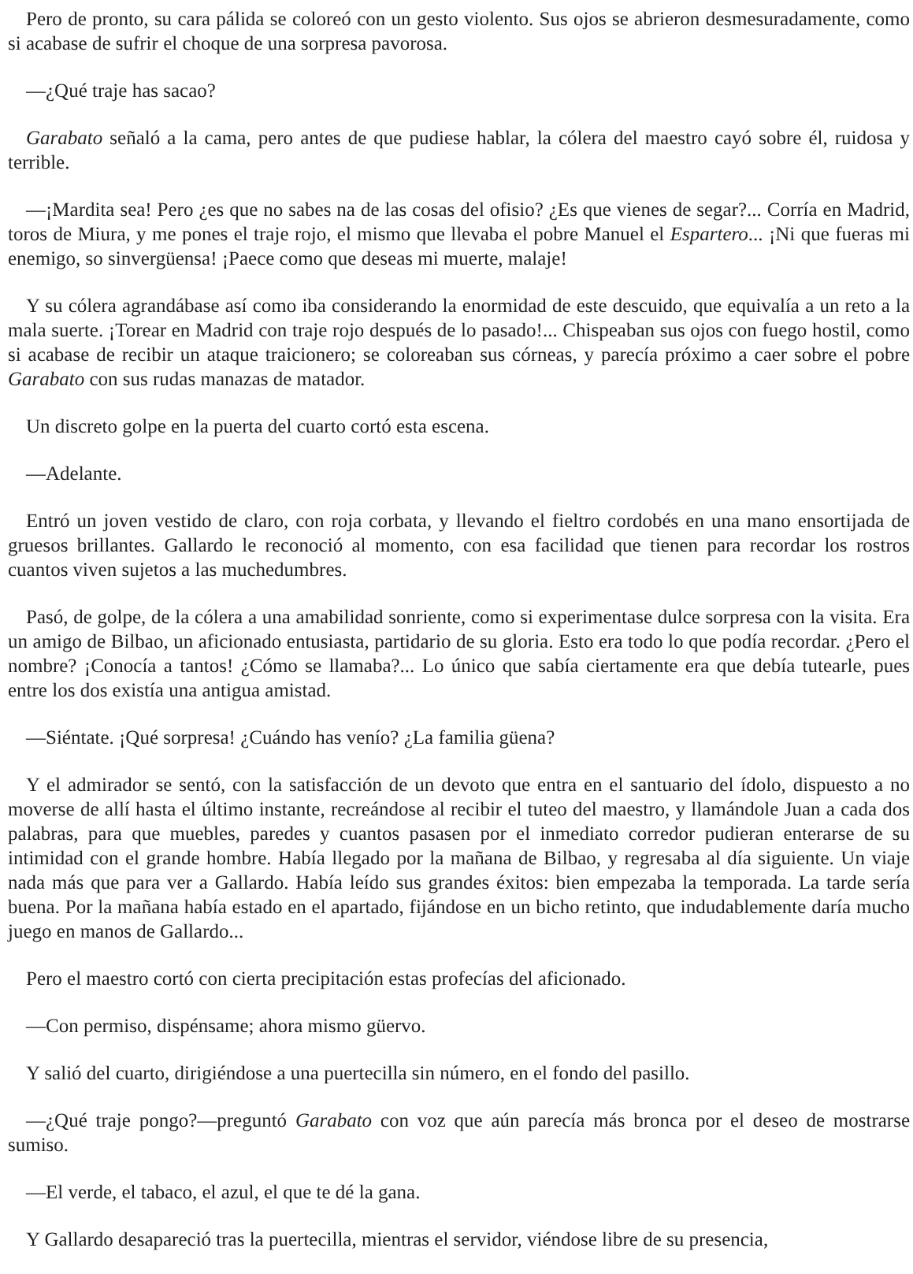Pero de pronto, su cara pálida se coloreó con un gesto violento. Sus ojos se abrieron desmesuradamente, como si acabase de sufrir el choque de una sorpresa pavorosa.
—¿Qué traje has sacao?
Garabato señaló a la cama, pero antes de que pudiese hablar, la cólera del maestro cayó sobre él, ruidosa y terrible.
—¡Mardita sea! Pero ¿es que no sabes na de las cosas del ofisio? ¿Es que vienes de segar?... Corría en Madrid, toros de Miura, y me pones el traje rojo, el mismo que llevaba el pobre Manuel el Espartero... ¡Ni que fueras mi enemigo, so sinvergüensa! ¡Paece como que deseas mi muerte, malaje!
Y su cólera agrandábase así como iba considerando la enormidad de este descuido, que equivalía a un reto a la mala suerte. ¡Torear en Madrid con traje rojo después de lo pasado!... Chispeaban sus ojos con fuego hostil, como si acabase de recibir un ataque traicionero; se coloreaban sus córneas, y parecía próximo a caer sobre el pobre Garabato con sus rudas manazas de matador.
Un discreto golpe en la puerta del cuarto cortó esta escena.
—Adelante.
Entró un joven vestido de claro, con roja corbata, y llevando el fieltro cordobés en una mano ensortijada de gruesos brillantes. Gallardo le reconoció al momento, con esa facilidad que tienen para recordar los rostros cuantos viven sujetos a las muchedumbres.
Pasó, de golpe, de la cólera a una amabilidad sonriente, como si experimentase dulce sorpresa con la visita. Era un amigo de Bilbao, un aficionado entusiasta, partidario de su gloria. Esto era todo lo que podía recordar. ¿Pero el nombre? ¡Conocía a tantos! ¿Cómo se llamaba?... Lo único que sabía ciertamente era que debía tutearle, pues entre los dos existía una antigua amistad.
—Siéntate. ¡Qué sorpresa! ¿Cuándo has venío? ¿La familia güena?
Y el admirador se sentó, con la satisfacción de un devoto que entra en el santuario del ídolo, dispuesto a no moverse de allí hasta el último instante, recreándose al recibir el tuteo del maestro, y llamándole Juan a cada dos palabras, para que muebles, paredes y cuantos pasasen por el inmediato corredor pudieran enterarse de su intimidad con el grande hombre. Había llegado por la mañana de Bilbao, y regresaba al día siguiente. Un viaje nada más que para ver a Gallardo. Había leído sus grandes éxitos: bien empezaba la temporada. La tarde sería buena. Por la mañana había estado en el apartado, fijándose en un bicho retinto, que indudablemente daría mucho juego en manos de Gallardo...
Pero el maestro cortó con cierta precipitación estas profecías del aficionado.
—Con permiso, dispénsame; ahora mismo güervo.
Y salió del cuarto, dirigiéndose a una puertecilla sin número, en el fondo del pasillo.
—¿Qué traje pongo?—preguntó Garabato con voz que aún parecía más bronca por el deseo de mostrarse sumiso.
—El verde, el tabaco, el azul, el que te dé la gana.
Y Gallardo desapareció tras la puertecilla, mientras el servidor, viéndose libre de su presencia,